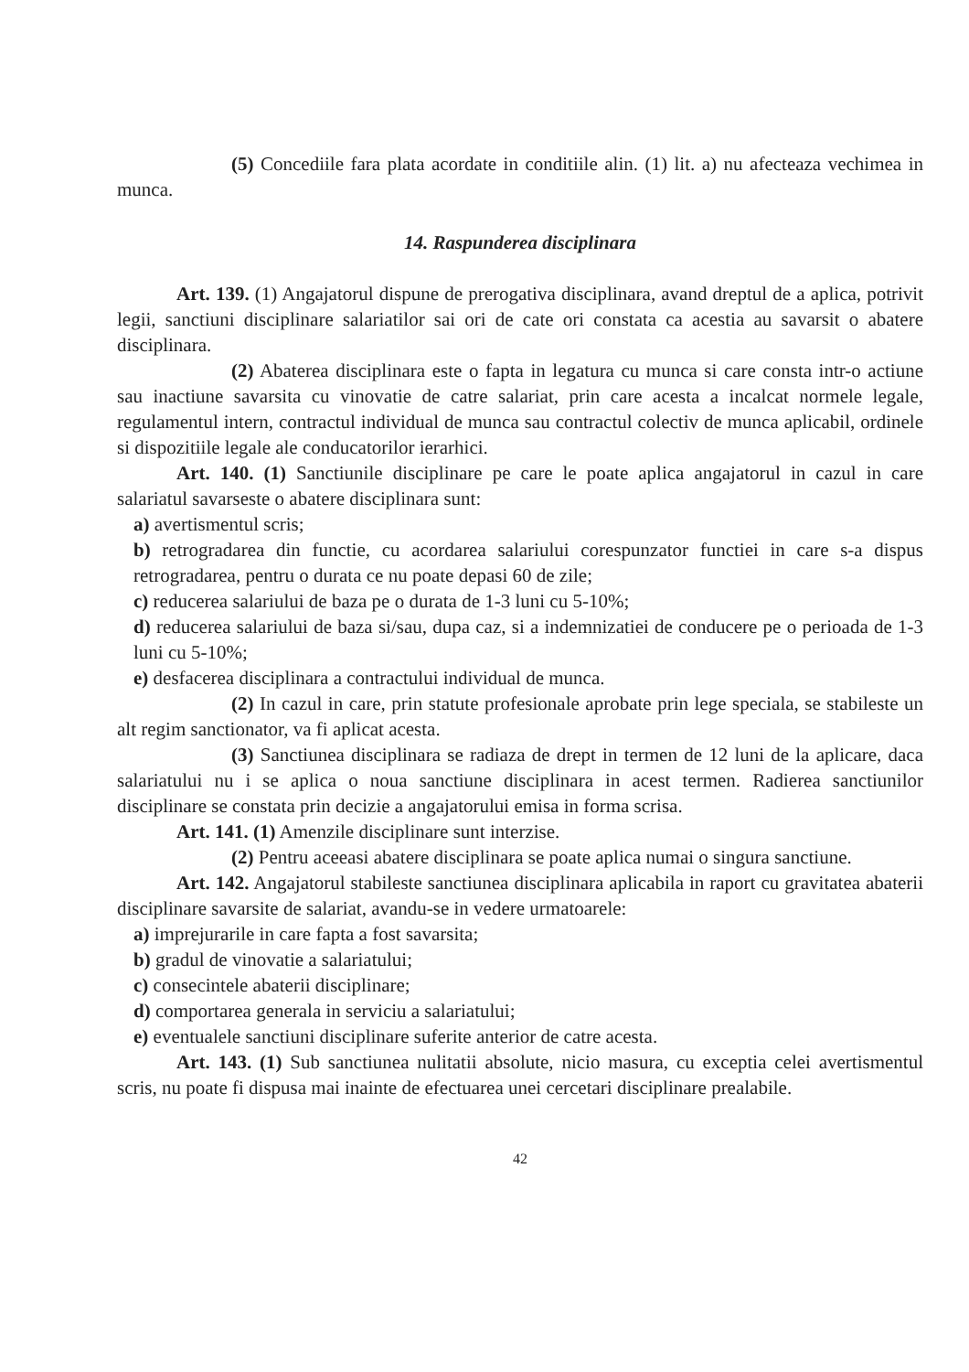(5) Concediile fara plata acordate in conditiile alin. (1) lit. a) nu afecteaza vechimea in munca.
14. Raspunderea disciplinara
Art. 139. (1) Angajatorul dispune de prerogativa disciplinara, avand dreptul de a aplica, potrivit legii, sanctiuni disciplinare salariatilor sai ori de cate ori constata ca acestia au savarsit o abatere disciplinara.
(2) Abaterea disciplinara este o fapta in legatura cu munca si care consta intr-o actiune sau inactiune savarsita cu vinovatie de catre salariat, prin care acesta a incalcat normele legale, regulamentul intern, contractul individual de munca sau contractul colectiv de munca aplicabil, ordinele si dispozitiile legale ale conducatorilor ierarhici.
Art. 140. (1) Sanctiunile disciplinare pe care le poate aplica angajatorul in cazul in care salariatul savarseste o abatere disciplinara sunt:
a) avertismentul scris;
b) retrogradarea din functie, cu acordarea salariului corespunzator functiei in care s-a dispus retrogradarea, pentru o durata ce nu poate depasi 60 de zile;
c) reducerea salariului de baza pe o durata de 1-3 luni cu 5-10%;
d) reducerea salariului de baza si/sau, dupa caz, si a indemnizatiei de conducere pe o perioada de 1-3 luni cu 5-10%;
e) desfacerea disciplinara a contractului individual de munca.
(2) In cazul in care, prin statute profesionale aprobate prin lege speciala, se stabileste un alt regim sanctionator, va fi aplicat acesta.
(3) Sanctiunea disciplinara se radiaza de drept in termen de 12 luni de la aplicare, daca salariatului nu i se aplica o noua sanctiune disciplinara in acest termen. Radierea sanctiunilor disciplinare se constata prin decizie a angajatorului emisa in forma scrisa.
Art. 141. (1) Amenzile disciplinare sunt interzise.
(2) Pentru aceeasi abatere disciplinara se poate aplica numai o singura sanctiune.
Art. 142. Angajatorul stabileste sanctiunea disciplinara aplicabila in raport cu gravitatea abaterii disciplinare savarsite de salariat, avandu-se in vedere urmatoarele:
a) imprejurarile in care fapta a fost savarsita;
b) gradul de vinovatie a salariatului;
c) consecintele abaterii disciplinare;
d) comportarea generala in serviciu a salariatului;
e) eventualele sanctiuni disciplinare suferite anterior de catre acesta.
Art. 143. (1) Sub sanctiunea nulitatii absolute, nicio masura, cu exceptia celei avertismentul scris, nu poate fi dispusa mai inainte de efectuarea unei cercetari disciplinare prealabile.
42